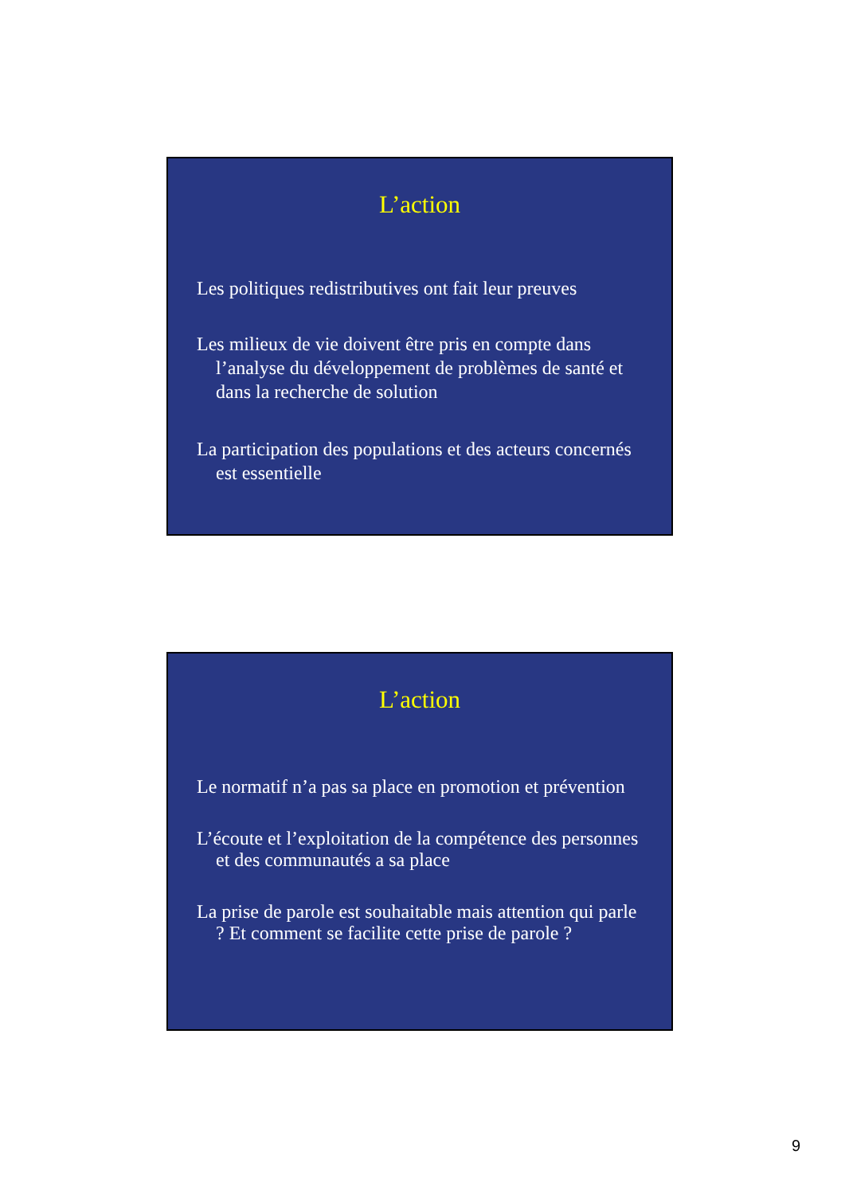L’action
Les politiques redistributives ont fait leur preuves
Les milieux de vie doivent être pris en compte dans l’analyse du développement de problèmes de santé et dans la recherche de solution
La participation des populations et des acteurs concernés est essentielle
L’action
Le normatif n’a pas sa place en promotion et prévention
L’écoute et l’exploitation de la compétence des personnes et des communautés a sa place
La prise de parole est souhaitable mais attention qui parle ? Et comment se facilite cette prise de parole ?
9